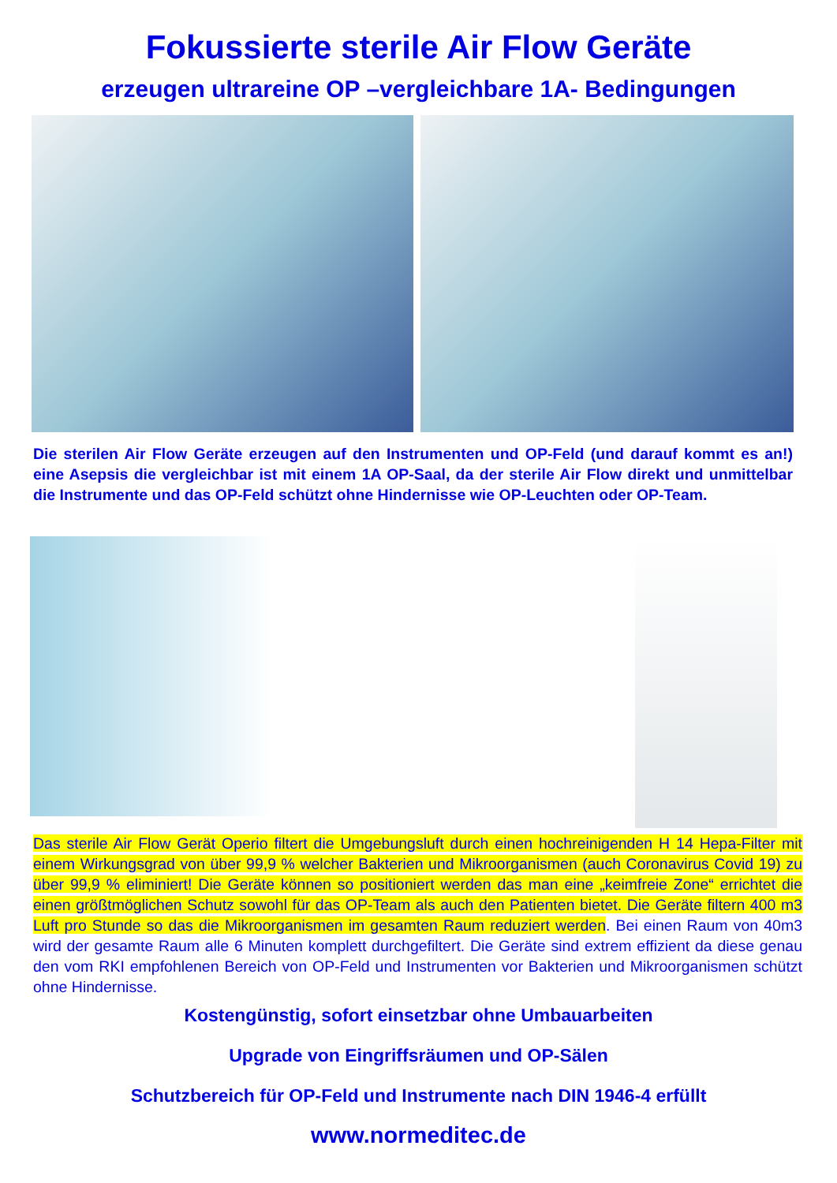Fokussierte sterile Air Flow Geräte
erzeugen ultrareine OP –vergleichbare 1A- Bedingungen
Die sterilen Air Flow Geräte erzeugen auf den Instrumenten und OP-Feld (und darauf kommt es an!) eine Asepsis die vergleichbar ist mit einem 1A OP-Saal, da der sterile Air Flow direkt und unmittelbar die Instrumente und das OP-Feld schützt ohne Hindernisse wie OP-Leuchten oder OP-Team.
Das sterile Air Flow Gerät Operio filtert die Umgebungsluft durch einen hochreinigenden H 14 Hepa-Filter mit einem Wirkungsgrad von über 99,9 % welcher Bakterien und Mikroorganismen (auch Coronavirus Covid 19) zu über 99,9 % eliminiert! Die Geräte können so positioniert werden das man eine „keimfreie Zone“ errichtet die einen größtmöglichen Schutz sowohl für das OP-Team als auch den Patienten bietet. Die Geräte filtern 400 m3 Luft pro Stunde so das die Mikroorganismen im gesamten Raum reduziert werden. Bei einen Raum von 40m3 wird der gesamte Raum alle 6 Minuten komplett durchgefiltert. Die Geräte sind extrem effizient da diese genau den vom RKI empfohlenen Bereich von OP-Feld und Instrumenten vor Bakterien und Mikroorganismen schützt ohne Hindernisse.
Kostengünstig, sofort einsetzbar ohne Umbauarbeiten
Upgrade von Eingriffsräumen und OP-Sälen
Schutzbereich für OP-Feld und Instrumente nach DIN 1946-4 erfüllt
www.normeditec.de